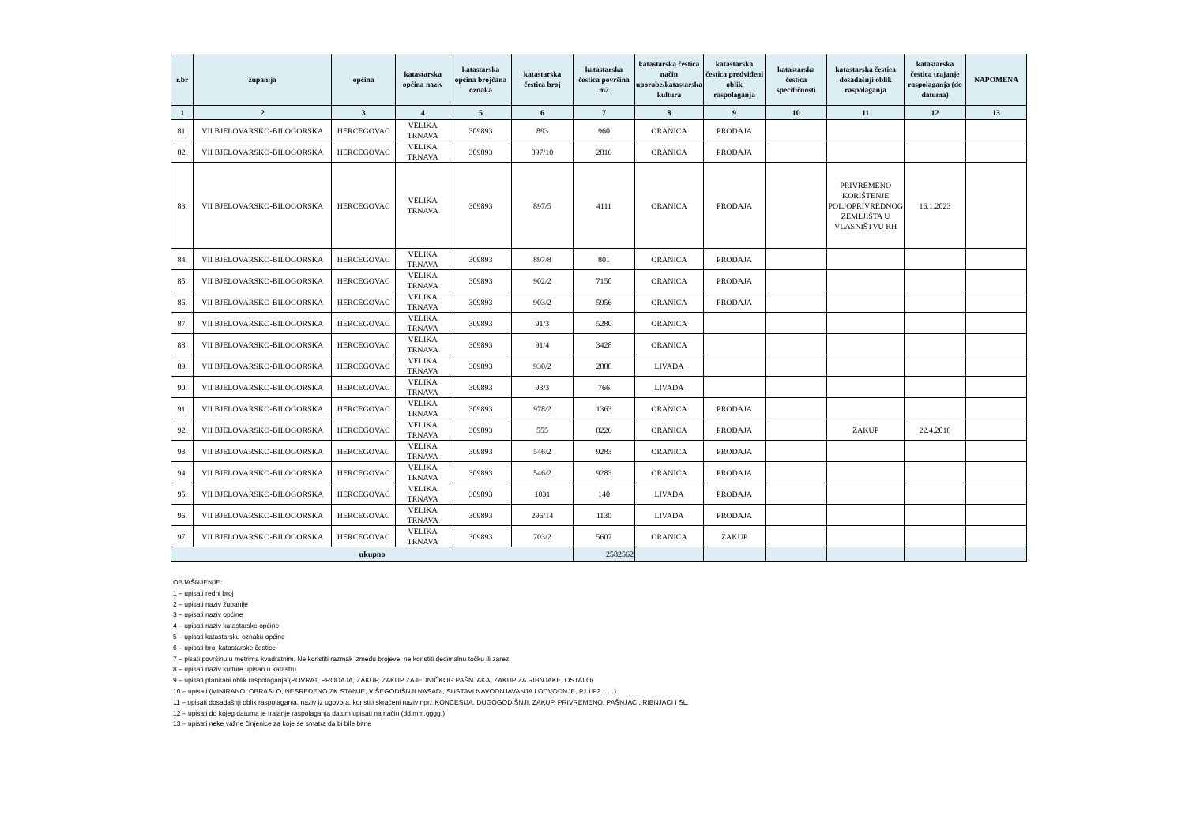| r.br | županija | općina | katastarska općina naziv | katastarska općina brojčana oznaka | katastarska čestica broj | katastarska čestica površina m2 | katastarska čestica način uporabe/katastarska kultura | katastarska čestica predviđeni oblik raspolaganja | katastarska čestica specifičnosti | katastarska čestica dosadašnji oblik raspolaganja | katastarska čestica trajanje raspolaganja (do datuma) | NAPOMENA |
| --- | --- | --- | --- | --- | --- | --- | --- | --- | --- | --- | --- | --- |
| 1 | 2 | 3 | 4 | 5 | 6 | 7 | 8 | 9 | 10 | 11 | 12 | 13 |
| 81. | VII BJELOVARSKO-BILOGORSKA | HERCEGOVAC | VELIKA TRNAVA | 309893 | 893 | 960 | ORANICA | PRODAJA | | | | |
| 82. | VII BJELOVARSKO-BILOGORSKA | HERCEGOVAC | VELIKA TRNAVA | 309893 | 897/10 | 2816 | ORANICA | PRODAJA | | | | |
| 83. | VII BJELOVARSKO-BILOGORSKA | HERCEGOVAC | VELIKA TRNAVA | 309893 | 897/5 | 4111 | ORANICA | PRODAJA | | PRIVREMENO KORIŠTENJE POLJOPRIVREDNOG ZEMLJIŠTA U VLASNIŠTVU RH | 16.1.2023 | |
| 84. | VII BJELOVARSKO-BILOGORSKA | HERCEGOVAC | VELIKA TRNAVA | 309893 | 897/8 | 801 | ORANICA | PRODAJA | | | | |
| 85. | VII BJELOVARSKO-BILOGORSKA | HERCEGOVAC | VELIKA TRNAVA | 309893 | 902/2 | 7150 | ORANICA | PRODAJA | | | | |
| 86. | VII BJELOVARSKO-BILOGORSKA | HERCEGOVAC | VELIKA TRNAVA | 309893 | 903/2 | 5956 | ORANICA | PRODAJA | | | | |
| 87. | VII BJELOVARSKO-BILOGORSKA | HERCEGOVAC | VELIKA TRNAVA | 309893 | 91/3 | 5280 | ORANICA | | | | | |
| 88. | VII BJELOVARSKO-BILOGORSKA | HERCEGOVAC | VELIKA TRNAVA | 309893 | 91/4 | 3428 | ORANICA | | | | | |
| 89. | VII BJELOVARSKO-BILOGORSKA | HERCEGOVAC | VELIKA TRNAVA | 309893 | 930/2 | 2888 | LIVADA | | | | | |
| 90. | VII BJELOVARSKO-BILOGORSKA | HERCEGOVAC | VELIKA TRNAVA | 309893 | 93/3 | 766 | LIVADA | | | | | |
| 91. | VII BJELOVARSKO-BILOGORSKA | HERCEGOVAC | VELIKA TRNAVA | 309893 | 978/2 | 1363 | ORANICA | PRODAJA | | | | |
| 92. | VII BJELOVARSKO-BILOGORSKA | HERCEGOVAC | VELIKA TRNAVA | 309893 | 555 | 8226 | ORANICA | PRODAJA | | ZAKUP | 22.4.2018 | |
| 93. | VII BJELOVARSKO-BILOGORSKA | HERCEGOVAC | VELIKA TRNAVA | 309893 | 546/2 | 9283 | ORANICA | PRODAJA | | | | |
| 94. | VII BJELOVARSKO-BILOGORSKA | HERCEGOVAC | VELIKA TRNAVA | 309893 | 546/2 | 9283 | ORANICA | PRODAJA | | | | |
| 95. | VII BJELOVARSKO-BILOGORSKA | HERCEGOVAC | VELIKA TRNAVA | 309893 | 1031 | 140 | LIVADA | PRODAJA | | | | |
| 96. | VII BJELOVARSKO-BILOGORSKA | HERCEGOVAC | VELIKA TRNAVA | 309893 | 296/14 | 1130 | LIVADA | PRODAJA | | | | |
| 97. | VII BJELOVARSKO-BILOGORSKA | HERCEGOVAC | VELIKA TRNAVA | 309893 | 703/2 | 5607 | ORANICA | ZAKUP | | | | |
| ukupno | | | | | | 2582562 | | | | | | |
OBJAŠNJENJE:
1 – upisati redni broj
2 – upisati naziv županije
3 – upisati naziv općine
4 – upisati naziv katastarske općine
5 – upisati katastarsku oznaku općine
6 – upisati broj katastarske čestice
7 – pisati površinu u metrima kvadratnim. Ne koristiti razmak između brojeve, ne koristiti decimalnu točku ili zarez
8 – upisati naziv kulture upisan u katastru
9 – upisati planirani oblik raspolaganja (POVRAT, PRODAJA, ZAKUP, ZAKUP ZAJEDNIČKOG PAŠNJAKA, ZAKUP ZA RIBNJAKE, OSTALO)
10 – upisati (MINIRANO, OBRASLO, NESREĐENO ZK STANJE, VIŠEGODIŠNJI NASADI, SUSTAVI NAVODNJAVANJA I ODVODNJE, P1 i P2……)
11 – upisati dosadašnji oblik raspolaganja, naziv iz ugovora, koristiti skraćeni naziv npr.: KONCESIJA, DUGOGODIŠNJI, ZAKUP, PRIVREMENO, PAŠNJACI, RIBNJACI I SL.
12 – upisati do kojeg datuma je trajanje raspolaganja datum upisati na način (dd.mm.gggg.)
13 – upisati neke važne činjenice za koje se smatra da bi bile bitne